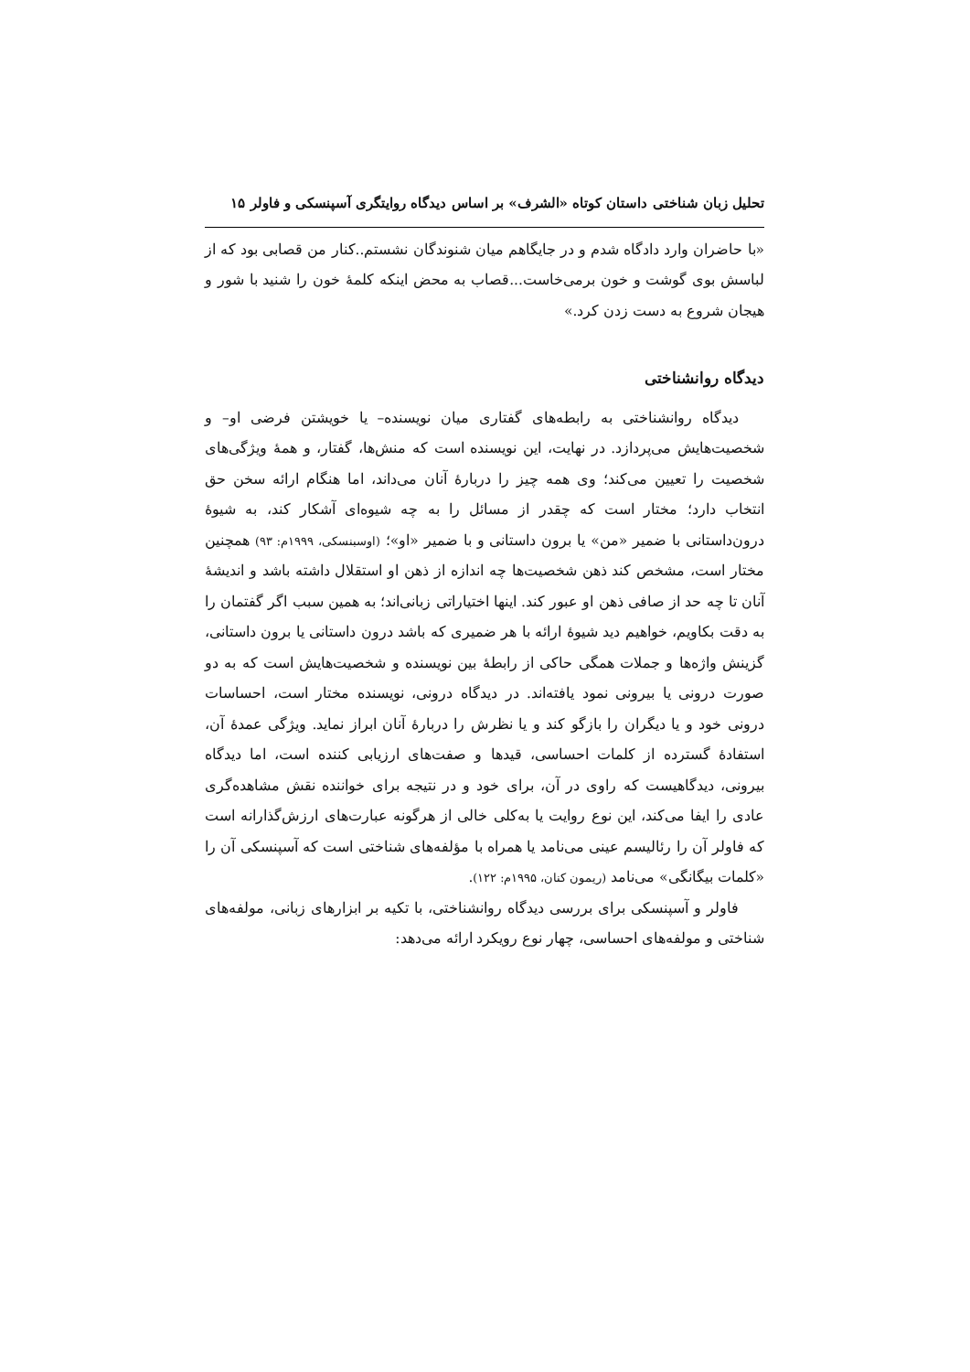تحلیل زبان شناختی داستان کوتاه «الشرف» بر اساس دیدگاه روایتگری آسپنسکی و فاولر ۱۵
«با حاضران وارد دادگاه شدم و در جایگاهم میان شنوندگان نشستم..کنار من قصابی بود که از لباسش بوی گوشت و خون برمی‌خاست...قصاب به محض اینکه کلمهٔ خون را شنید با شور و هیجان شروع به دست زدن کرد.»
دیدگاه روانشناختی
دیدگاه روانشناختی به رابطه‌های گفتاری میان نویسنده– یا خویشتن فرضی او– و شخصیت‌هایش می‌پردازد. در نهایت، این نویسنده است که منش‌ها، گفتار، و همهٔ ویژگی‌های شخصیت را تعیین می‌کند؛ وی همه چیز را دربارهٔ آنان می‌داند، اما هنگام ارائه سخن حق انتخاب دارد؛ مختار است که چقدر از مسائل را به چه شیوه‌ای آشکار کند، به شیوهٔ درون‌داستانی با ضمیر «من» یا برون داستانی و با ضمیر «او»؛ (اوسبنسکی، ۱۹۹۹م: ۹۳) همچنین مختار است، مشخص کند ذهن شخصیت‌ها چه اندازه از ذهن او استقلال داشته باشد و اندیشهٔ آنان تا چه حد از صافی ذهن او عبور کند. اینها اختیاراتی زبانی‌اند؛ به همین سبب اگر گفتمان را به دقت بکاویم، خواهیم دید شیوهٔ ارائه با هر ضمیری که باشد درون داستانی یا برون داستانی، گزینش واژه‌ها و جملات همگی حاکی از رابطهٔ بین نویسنده و شخصیت‌هایش است که به دو صورت درونی یا بیرونی نمود یافته‌اند. در دیدگاه درونی، نویسنده مختار است، احساسات درونی خود و یا دیگران را بازگو کند و یا نظرش را دربارهٔ آنان ابراز نماید. ویژگی عمدهٔ آن، استفادهٔ گسترده از کلمات احساسی، قیدها و صفت‌های ارزیابی کننده است، اما دیدگاه بیرونی، دیدگاهیست که راوی در آن، برای خود و در نتیجه برای خواننده نقش مشاهده‌گری عادی را ایفا می‌کند، این نوع روایت یا به‌کلی خالی از هرگونه عبارت‌های ارزش‌گذارانه است که فاولر آن را رئالیسم عینی می‌نامد یا همراه با مؤلفه‌های شناختی است که آسپنسکی آن را «کلمات بیگانگی» می‌نامد (ریمون کنان، ۱۹۹۵م: ۱۲۲).
فاولر و آسپنسکی برای بررسی دیدگاه روانشناختی، با تکیه بر ابزارهای زبانی، مولفه‌های شناختی و مولفه‌های احساسی، چهار نوع رویکرد ارائه می‌دهد: